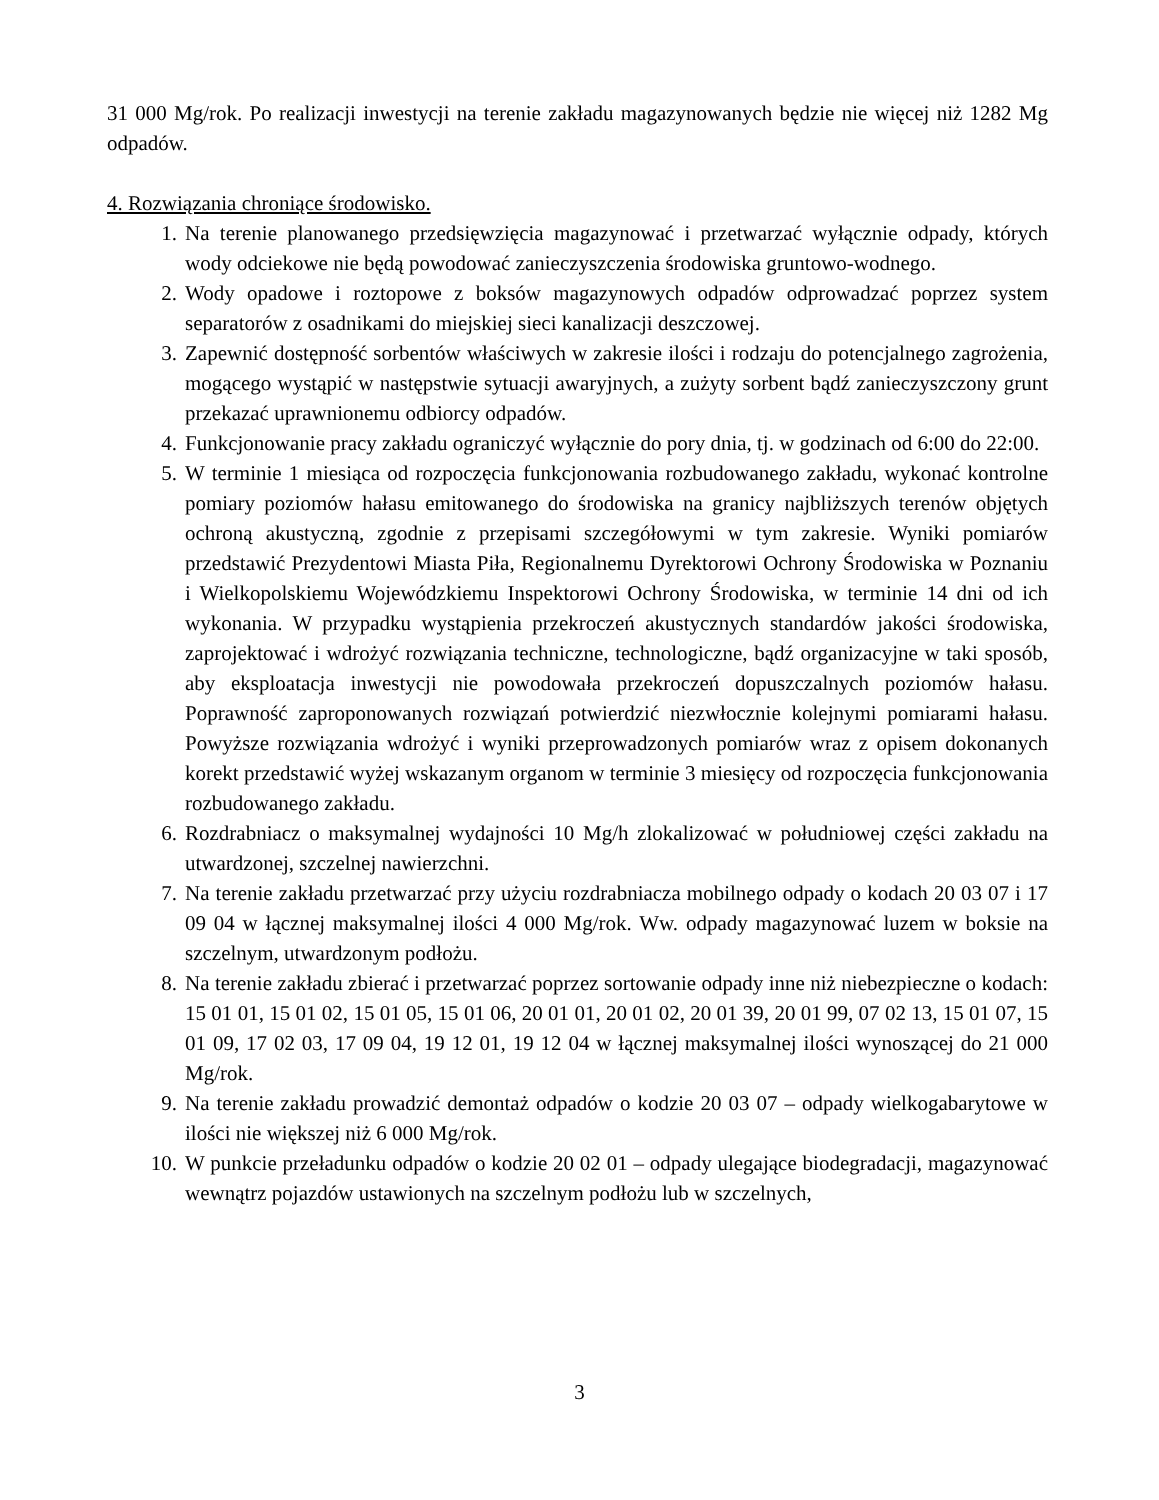31 000 Mg/rok. Po realizacji inwestycji na terenie zakładu magazynowanych będzie nie więcej niż 1282 Mg odpadów.
4. Rozwiązania chroniące środowisko.
1. Na terenie planowanego przedsięwzięcia magazynować i przetwarzać wyłącznie odpady, których wody odciekowe nie będą powodować zanieczyszczenia środowiska gruntowo-wodnego.
2. Wody opadowe i roztopowe z boksów magazynowych odpadów odprowadzać poprzez system separatorów z osadnikami do miejskiej sieci kanalizacji deszczowej.
3. Zapewnić dostępność sorbentów właściwych w zakresie ilości i rodzaju do potencjalnego zagrożenia, mogącego wystąpić w następstwie sytuacji awaryjnych, a zużyty sorbent bądź zanieczyszczony grunt przekazać uprawnionemu odbiorcy odpadów.
4. Funkcjonowanie pracy zakładu ograniczyć wyłącznie do pory dnia, tj. w godzinach od 6:00 do 22:00.
5. W terminie 1 miesiąca od rozpoczęcia funkcjonowania rozbudowanego zakładu, wykonać kontrolne pomiary poziomów hałasu emitowanego do środowiska na granicy najbliższych terenów objętych ochroną akustyczną, zgodnie z przepisami szczegółowymi w tym zakresie. Wyniki pomiarów przedstawić Prezydentowi Miasta Piła, Regionalnemu Dyrektorowi Ochrony Środowiska w Poznaniu i Wielkopolskiemu Wojewódzkiemu Inspektorowi Ochrony Środowiska, w terminie 14 dni od ich wykonania. W przypadku wystąpienia przekroczeń akustycznych standardów jakości środowiska, zaprojektować i wdrożyć rozwiązania techniczne, technologiczne, bądź organizacyjne w taki sposób, aby eksploatacja inwestycji nie powodowała przekroczeń dopuszczalnych poziomów hałasu. Poprawność zaproponowanych rozwiązań potwierdzić niezwłocznie kolejnymi pomiarami hałasu. Powyższe rozwiązania wdrożyć i wyniki przeprowadzonych pomiarów wraz z opisem dokonanych korekt przedstawić wyżej wskazanym organom w terminie 3 miesięcy od rozpoczęcia funkcjonowania rozbudowanego zakładu.
6. Rozdrabniacz o maksymalnej wydajności 10 Mg/h zlokalizować w południowej części zakładu na utwardzonej, szczelnej nawierzchni.
7. Na terenie zakładu przetwarzać przy użyciu rozdrabniacza mobilnego odpady o kodach 20 03 07 i 17 09 04 w łącznej maksymalnej ilości 4 000 Mg/rok. Ww. odpady magazynować luzem w boksie na szczelnym, utwardzonym podłożu.
8. Na terenie zakładu zbierać i przetwarzać poprzez sortowanie odpady inne niż niebezpieczne o kodach: 15 01 01, 15 01 02, 15 01 05, 15 01 06, 20 01 01, 20 01 02, 20 01 39, 20 01 99, 07 02 13, 15 01 07, 15 01 09, 17 02 03, 17 09 04, 19 12 01, 19 12 04 w łącznej maksymalnej ilości wynoszącej do 21 000 Mg/rok.
9. Na terenie zakładu prowadzić demontaż odpadów o kodzie 20 03 07 – odpady wielkogabarytowe w ilości nie większej niż 6 000 Mg/rok.
10. W punkcie przeładunku odpadów o kodzie 20 02 01 – odpady ulegające biodegradacji, magazynować wewnątrz pojazdów ustawionych na szczelnym podłożu lub w szczelnych,
3